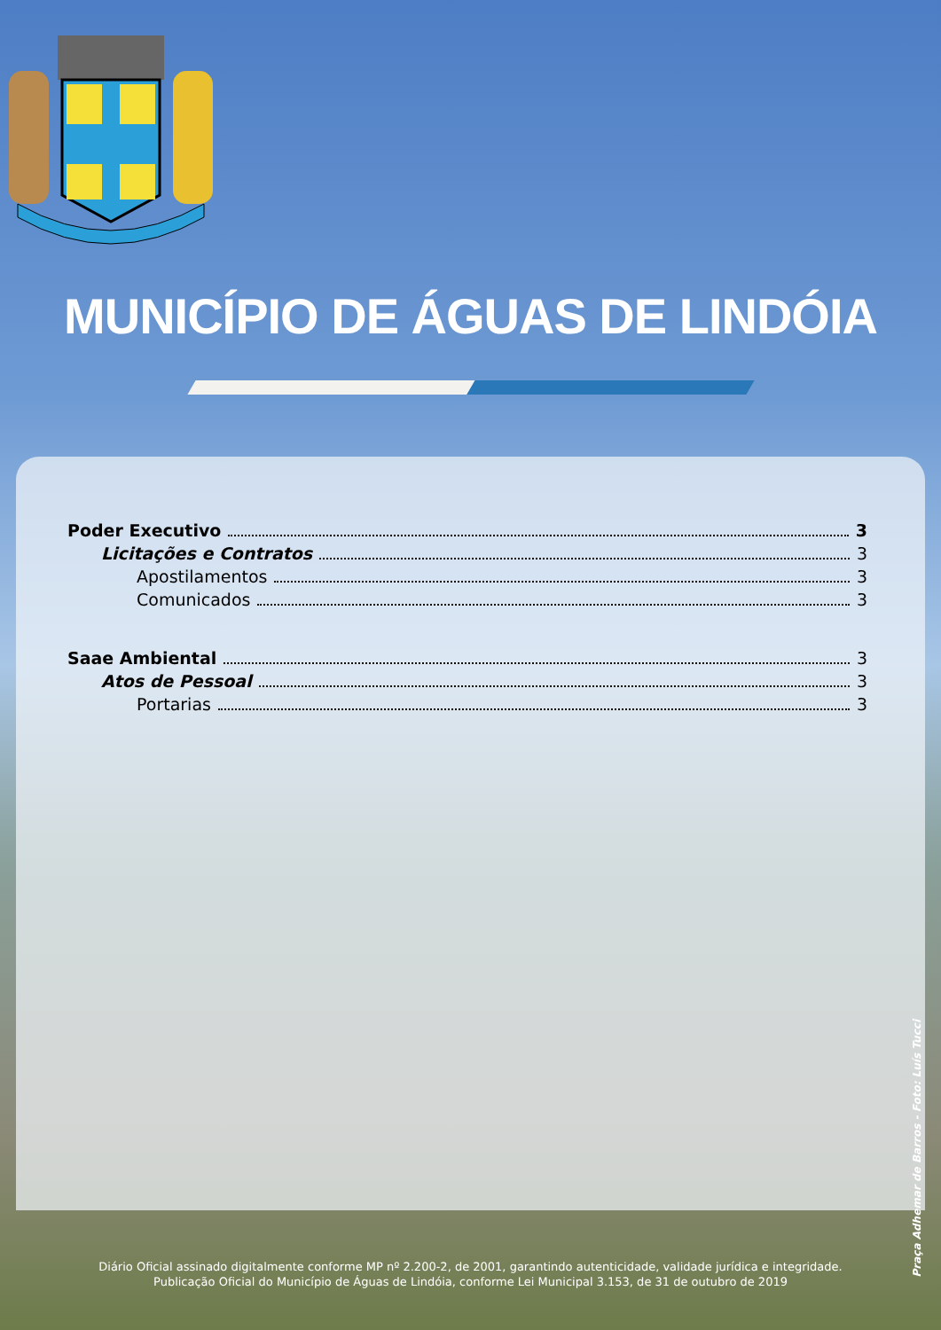MUNICÍPIO DE ÁGUAS DE LINDÓIA
Poder Executivo 3
Licitações e Contratos 3
Apostilamentos 3
Comunicados 3
Saae Ambiental 3
Atos de Pessoal 3
Portarias 3
Diário Oficial assinado digitalmente conforme MP nº 2.200-2, de 2001, garantindo autenticidade, validade jurídica e integridade.
Publicação Oficial do Município de Águas de Lindóia, conforme Lei Municipal 3.153, de 31 de outubro de 2019
Praça Adhemar de Barros - Foto: Luís Tucci